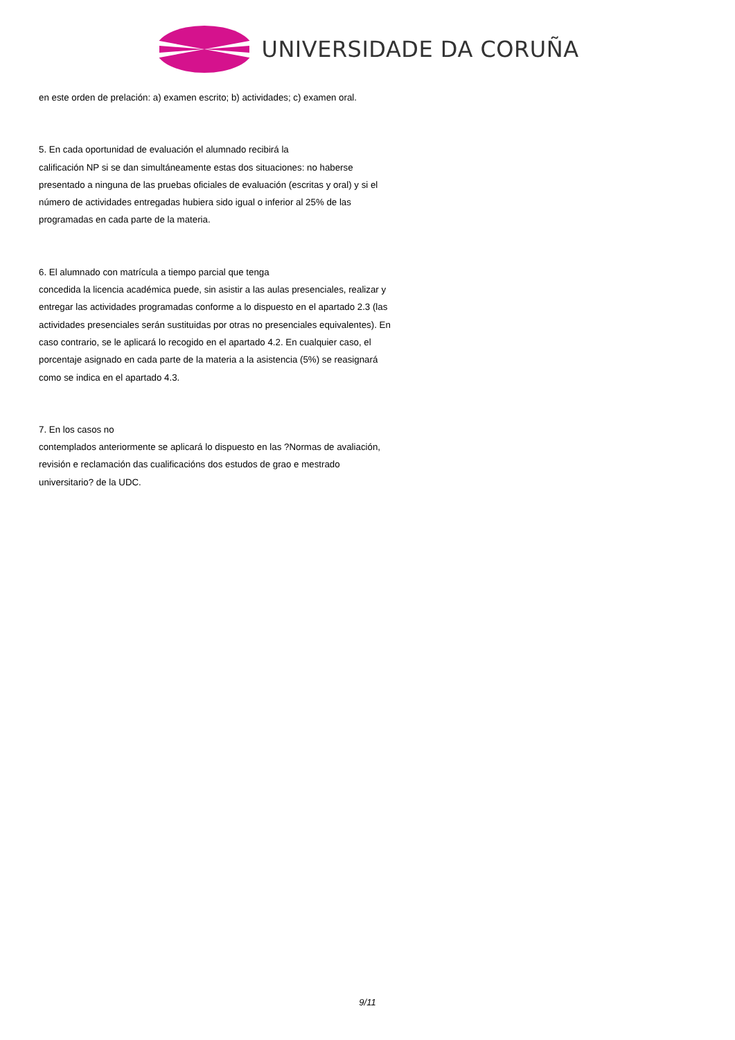UNIVERSIDADE DA CORUÑA
en este orden de prelación: a) examen escrito; b) actividades; c) examen oral.
5. En cada oportunidad de evaluación el alumnado recibirá la
calificación NP si se dan simultáneamente estas dos situaciones: no haberse presentado a ninguna de las pruebas oficiales de evaluación (escritas y oral) y si el número de actividades entregadas hubiera sido igual o inferior al 25% de las programadas en cada parte de la materia.
6. El alumnado con matrícula a tiempo parcial que tenga
concedida la licencia académica puede, sin asistir a las aulas presenciales, realizar y entregar las actividades programadas conforme a lo dispuesto en el apartado 2.3 (las actividades presenciales serán sustituidas por otras no presenciales equivalentes). En caso contrario, se le aplicará lo recogido en el apartado 4.2. En cualquier caso, el porcentaje asignado en cada parte de la materia a la asistencia (5%) se reasignará como se indica en el apartado 4.3.
7. En los casos no
contemplados anteriormente se aplicará lo dispuesto en las ?Normas de avaliación, revisión e reclamación das cualificacións dos estudos de grao e mestrado universitario? de la UDC.
9/11